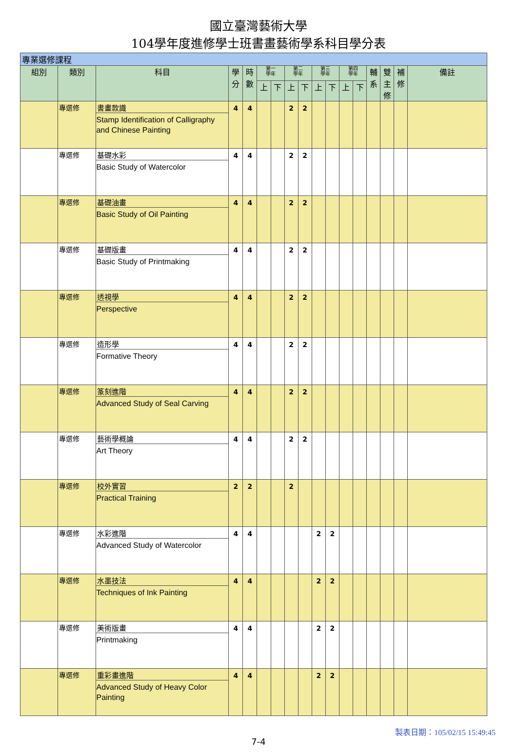國立臺灣藝術大學
104學年度進修學士班書畫藝術學系科目學分表
| 專業選修課程 | | | | | | | | | | | | | | | | |
| 組別 | 類別 | 科目 | 學 分 | 時 數 | 第一 學年 | | 第二 學年 | | 第三 學年 | | 第四 學年 | | 輔 系 | 雙 主 修 | 補 修 | 備註 |
| | | | | | 上 | 下 | 上 | 下 | 上 | 下 | 上 | 下 | | | | |
| | 專選修 | 書畫款識 Stamp Identification of Calligraphy and Chinese Painting | 4 | 4 | | | 2 | 2 | | | | | | | | |
| | 專選修 | 基礎水彩 Basic Study of Watercolor | 4 | 4 | | | 2 | 2 | | | | | | | | |
| | 專選修 | 基礎油畫 Basic Study of Oil Painting | 4 | 4 | | | 2 | 2 | | | | | | | | |
| | 專選修 | 基礎版畫 Basic Study of Printmaking | 4 | 4 | | | 2 | 2 | | | | | | | | |
| | 專選修 | 透視學 Perspective | 4 | 4 | | | 2 | 2 | | | | | | | | |
| | 專選修 | 造形學 Formative Theory | 4 | 4 | | | 2 | 2 | | | | | | | | |
| | 專選修 | 篆刻進階 Advanced Study of Seal Carving | 4 | 4 | | | 2 | 2 | | | | | | | | |
| | 專選修 | 藝術學概論 Art Theory | 4 | 4 | | | 2 | 2 | | | | | | | | |
| | 專選修 | 校外實習 Practical Training | 2 | 2 | | | 2 | | | | | | | | | |
| | 專選修 | 水彩進階 Advanced Study of Watercolor | 4 | 4 | | | | | 2 | 2 | | | | | | |
| | 專選修 | 水墨技法 Techniques of Ink Painting | 4 | 4 | | | | | 2 | 2 | | | | | | |
| | 專選修 | 美術版畫 Printmaking | 4 | 4 | | | | | 2 | 2 | | | | | | |
| | 專選修 | 重彩畫進階 Advanced Study of Heavy Color Painting | 4 | 4 | | | | | 2 | 2 | | | | | | |
7-4
製表日期：105/02/15 15:49:45